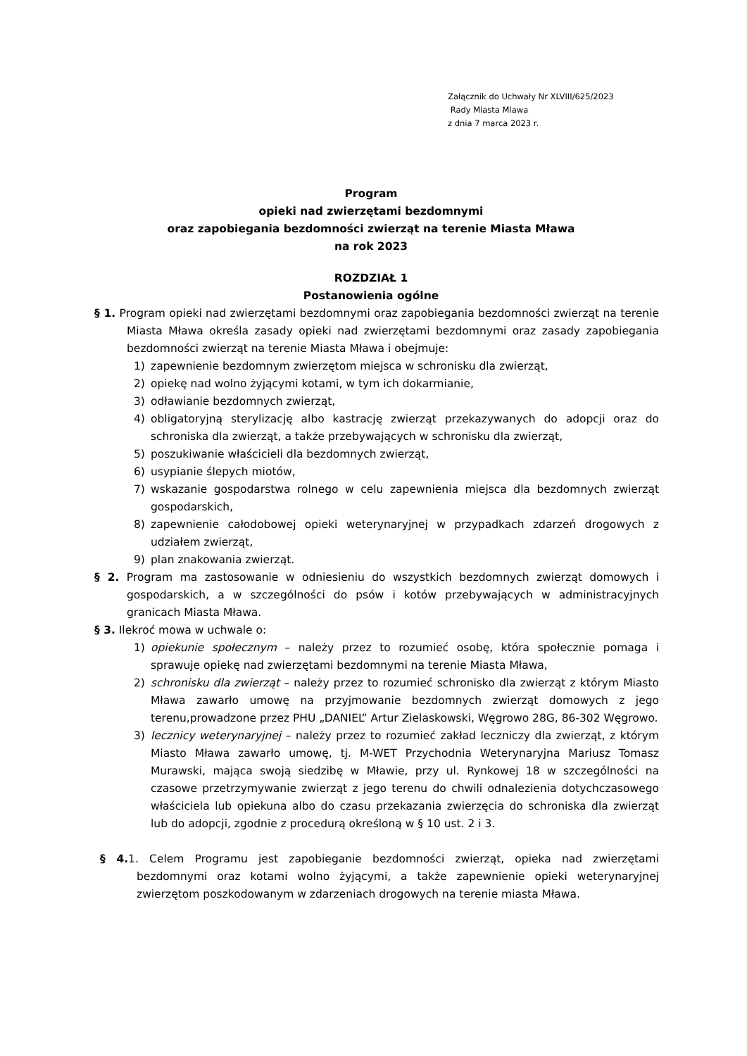Załącznik do Uchwały Nr XLVIII/625/2023
Rady Miasta Mlawa
z dnia 7 marca 2023 r.
Program
opieki nad zwierzętami bezdomnymi
oraz zapobiegania bezdomności zwierząt na terenie Miasta Mława
na rok 2023
ROZDZIAŁ 1
Postanowienia ogólne
§ 1. Program opieki nad zwierzętami bezdomnymi oraz zapobiegania bezdomności zwierząt na terenie Miasta Mława określa zasady opieki nad zwierzętami bezdomnymi oraz zasady zapobiegania bezdomności zwierząt na terenie Miasta Mława i obejmuje:
1) zapewnienie bezdomnym zwierzętom miejsca w schronisku dla zwierząt,
2) opiekę nad wolno żyjącymi kotami, w tym ich dokarmianie,
3) odławianie bezdomnych zwierząt,
4) obligatoryjną sterylizację albo kastrację zwierząt przekazywanych do adopcji oraz do schroniska dla zwierząt, a także przebywających w schronisku dla zwierząt,
5) poszukiwanie właścicieli dla bezdomnych zwierząt,
6) usypianie ślepych miotów,
7) wskazanie gospodarstwa rolnego w celu zapewnienia miejsca dla bezdomnych zwierząt gospodarskich,
8) zapewnienie całodobowej opieki weterynaryjnej w przypadkach zdarzeń drogowych z udziałem zwierząt,
9) plan znakowania zwierząt.
§ 2. Program ma zastosowanie w odniesieniu do wszystkich bezdomnych zwierząt domowych i gospodarskich, a w szczególności do psów i kotów przebywających w administracyjnych granicach Miasta Mława.
§ 3. Ilekroć mowa w uchwale o:
1) opiekunie społecznym – należy przez to rozumieć osobę, która społecznie pomaga i sprawuje opiekę nad zwierzętami bezdomnymi na terenie Miasta Mława,
2) schronisku dla zwierząt – należy przez to rozumieć schronisko dla zwierząt z którym Miasto Mława zawarło umowę na przyjmowanie bezdomnych zwierząt domowych z jego terenu,prowadzone przez PHU „DANIEL” Artur Zielaskowski, Węgrowo 28G, 86-302 Węgrowo.
3) lecznicy weterynaryjnej – należy przez to rozumieć zakład leczniczy dla zwierząt, z którym Miasto Mława zawarło umowę, tj. M-WET Przychodnia Weterynaryjna Mariusz Tomasz Murawski, mająca swoją siedzibę w Mławie, przy ul. Rynkowej 18 w szczególności na czasowe przetrzymywanie zwierząt z jego terenu do chwili odnalezienia dotychczasowego właściciela lub opiekuna albo do czasu przekazania zwierzęcia do schroniska dla zwierząt lub do adopcji, zgodnie z procedurą określoną w § 10 ust. 2 i 3.
§ 4. 1. Celem Programu jest zapobieganie bezdomności zwierząt, opieka nad zwierzętami bezdomnymi oraz kotami wolno żyjącymi, a także zapewnienie opieki weterynaryjnej zwierzętom poszkodowanym w zdarzeniach drogowych na terenie miasta Mława.